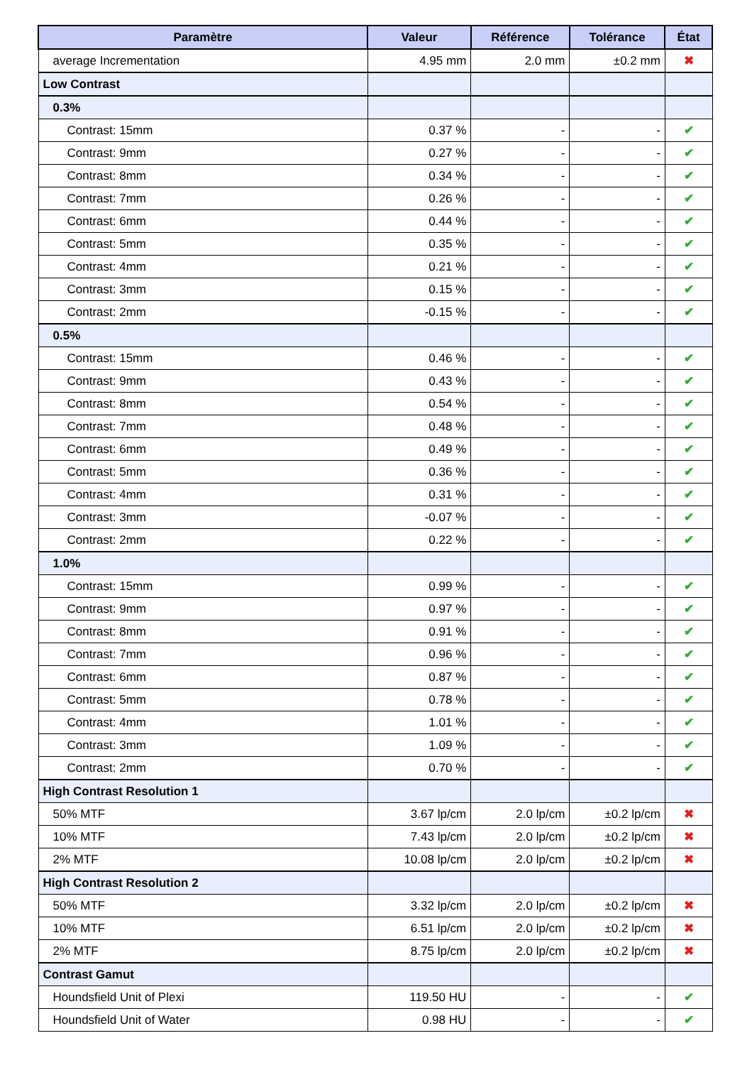| Paramètre | Valeur | Référence | Tolérance | État |
| --- | --- | --- | --- | --- |
| average Incrementation | 4.95 mm | 2.0 mm | ±0.2 mm | ✖ |
| Low Contrast | | | | |
| 0.3% | | | | |
| Contrast: 15mm | 0.37 % | - | - | ✔ |
| Contrast: 9mm | 0.27 % | - | - | ✔ |
| Contrast: 8mm | 0.34 % | - | - | ✔ |
| Contrast: 7mm | 0.26 % | - | - | ✔ |
| Contrast: 6mm | 0.44 % | - | - | ✔ |
| Contrast: 5mm | 0.35 % | - | - | ✔ |
| Contrast: 4mm | 0.21 % | - | - | ✔ |
| Contrast: 3mm | 0.15 % | - | - | ✔ |
| Contrast: 2mm | -0.15 % | - | - | ✔ |
| 0.5% | | | | |
| Contrast: 15mm | 0.46 % | - | - | ✔ |
| Contrast: 9mm | 0.43 % | - | - | ✔ |
| Contrast: 8mm | 0.54 % | - | - | ✔ |
| Contrast: 7mm | 0.48 % | - | - | ✔ |
| Contrast: 6mm | 0.49 % | - | - | ✔ |
| Contrast: 5mm | 0.36 % | - | - | ✔ |
| Contrast: 4mm | 0.31 % | - | - | ✔ |
| Contrast: 3mm | -0.07 % | - | - | ✔ |
| Contrast: 2mm | 0.22 % | - | - | ✔ |
| 1.0% | | | | |
| Contrast: 15mm | 0.99 % | - | - | ✔ |
| Contrast: 9mm | 0.97 % | - | - | ✔ |
| Contrast: 8mm | 0.91 % | - | - | ✔ |
| Contrast: 7mm | 0.96 % | - | - | ✔ |
| Contrast: 6mm | 0.87 % | - | - | ✔ |
| Contrast: 5mm | 0.78 % | - | - | ✔ |
| Contrast: 4mm | 1.01 % | - | - | ✔ |
| Contrast: 3mm | 1.09 % | - | - | ✔ |
| Contrast: 2mm | 0.70 % | - | - | ✔ |
| High Contrast Resolution 1 | | | | |
| 50% MTF | 3.67 lp/cm | 2.0 lp/cm | ±0.2 lp/cm | ✖ |
| 10% MTF | 7.43 lp/cm | 2.0 lp/cm | ±0.2 lp/cm | ✖ |
| 2% MTF | 10.08 lp/cm | 2.0 lp/cm | ±0.2 lp/cm | ✖ |
| High Contrast Resolution 2 | | | | |
| 50% MTF | 3.32 lp/cm | 2.0 lp/cm | ±0.2 lp/cm | ✖ |
| 10% MTF | 6.51 lp/cm | 2.0 lp/cm | ±0.2 lp/cm | ✖ |
| 2% MTF | 8.75 lp/cm | 2.0 lp/cm | ±0.2 lp/cm | ✖ |
| Contrast Gamut | | | | |
| Houndsfield Unit of Plexi | 119.50 HU | - | - | ✔ |
| Houndsfield Unit of Water | 0.98 HU | - | - | ✔ |